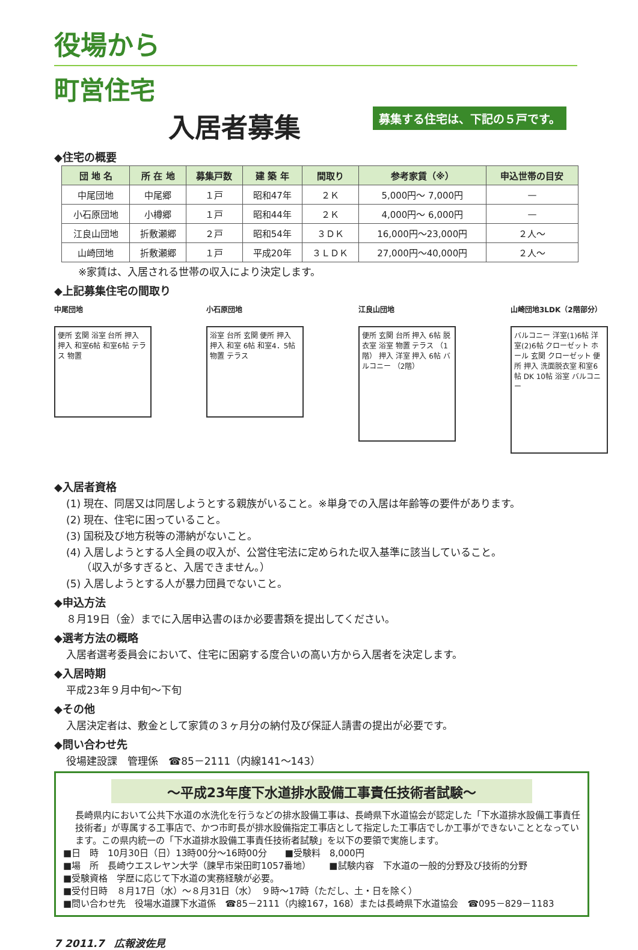役場から
町営住宅
入居者募集 募集する住宅は、下記の５戸です。
◆住宅の概要
| 団 地 名 | 所 在 地 | 募集戸数 | 建 築 年 | 間取り | 参考家賃（※） | 申込世帯の目安 |
| --- | --- | --- | --- | --- | --- | --- |
| 中尾団地 | 中尾郷 | １戸 | 昭和47年 | ２Ｋ | 5,000円～ 7,000円 | — |
| 小石原団地 | 小樽郷 | １戸 | 昭和44年 | ２Ｋ | 4,000円～ 6,000円 | — |
| 江良山団地 | 折敷瀬郷 | ２戸 | 昭和54年 | ３ＤＫ | 16,000円～23,000円 | ２人～ |
| 山崎団地 | 折敷瀬郷 | １戸 | 平成20年 | ３ＬＤＫ | 27,000円～40,000円 | ２人～ |
※家賃は、入居される世帯の収入により決定します。
◆上記募集住宅の間取り
中尾団地
便所 玄関 浴室 台所 押入 押入 和室6帖 和室6帖 テラス 物置
小石原団地
浴室 台所 玄関 便所 押入 押入 和室 6帖 和室4．5帖 物置 テラス
江良山団地
便所 玄関 台所 押入 6帖 脱衣室 浴室 物置 テラス （1階） 押入 洋室 押入 6帖 バルコニー （2階）
山崎団地3LDK（2階部分）
バルコニー 洋室(1)6帖 洋室(2)6帖 クローゼット ホール 玄関 クローゼット 便所 押入 洗面脱衣室 和室6帖 DK 10帖 浴室 バルコニー
◆入居者資格
(1) 現在、同居又は同居しようとする親族がいること。※単身での入居は年齢等の要件があります。
(2) 現在、住宅に困っていること。
(3) 国税及び地方税等の滞納がないこと。
(4) 入居しようとする人全員の収入が、公営住宅法に定められた収入基準に該当していること。
　　（収入が多すぎると、入居できません。）
(5) 入居しようとする人が暴力団員でないこと。
◆申込方法
８月19日（金）までに入居申込書のほか必要書類を提出してください。
◆選考方法の概略
入居者選考委員会において、住宅に困窮する度合いの高い方から入居者を決定します。
◆入居時期
平成23年９月中旬～下旬
◆その他
入居決定者は、敷金として家賃の３ヶ月分の納付及び保証人請書の提出が必要です。
◆問い合わせ先
役場建設課　管理係　☎85－2111（内線141～143）
～平成23年度下水道排水設備工事責任技術者試験～
長崎県内において公共下水道の水洗化を行うなどの排水設備工事は、長崎県下水道協会が認定した「下水道排水設備工事責任技術者」が専属する工事店で、かつ市町長が排水設備指定工事店として指定した工事店でしか工事ができないこととなっています。この県内統一の「下水道排水設備工事責任技術者試験」を以下の要領で実施します。
■日　時　10月30日（日）13時00分～16時00分 ■受験料　8,000円
■場　所　長崎ウエスレヤン大学（諫早市栄田町1057番地） ■試験内容　下水道の一般的分野及び技術的分野
■受験資格　学歴に応じて下水道の実務経験が必要。
■受付日時　８月17日（水）～８月31日（水）　９時～17時（ただし、土・日を除く）
■問い合わせ先　役場水道課下水道係　☎85－2111（内線167，168）または長崎県下水道協会　☎095－829－1183
7 2011.7　広報波佐見